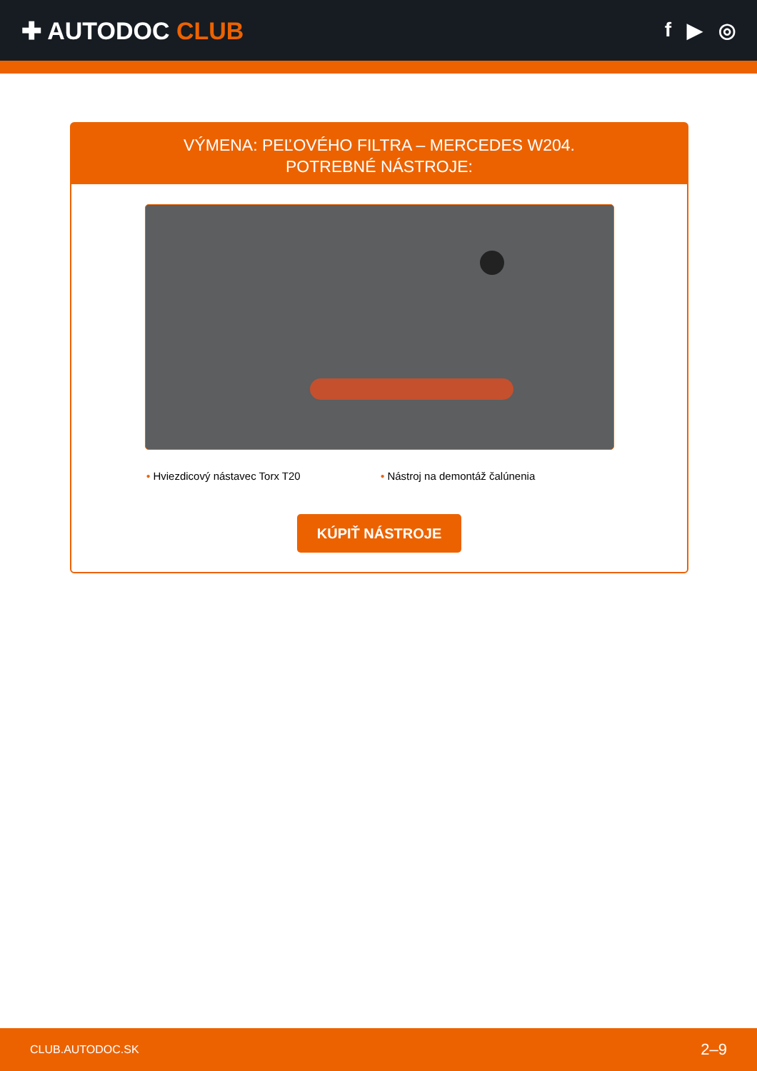✚ AUTODOC CLUB
f ▶ ◎
VÝMENA: PEĽOVÉHO FILTRA – MERCEDES W204.
POTREBNÉ NÁSTROJE:
• Hviezdicový nástavec Torx T20 • Nástroj na demontáž čalúnenia
KÚPIŤ NÁSTROJE
CLUB.AUTODOC.SK 2–9